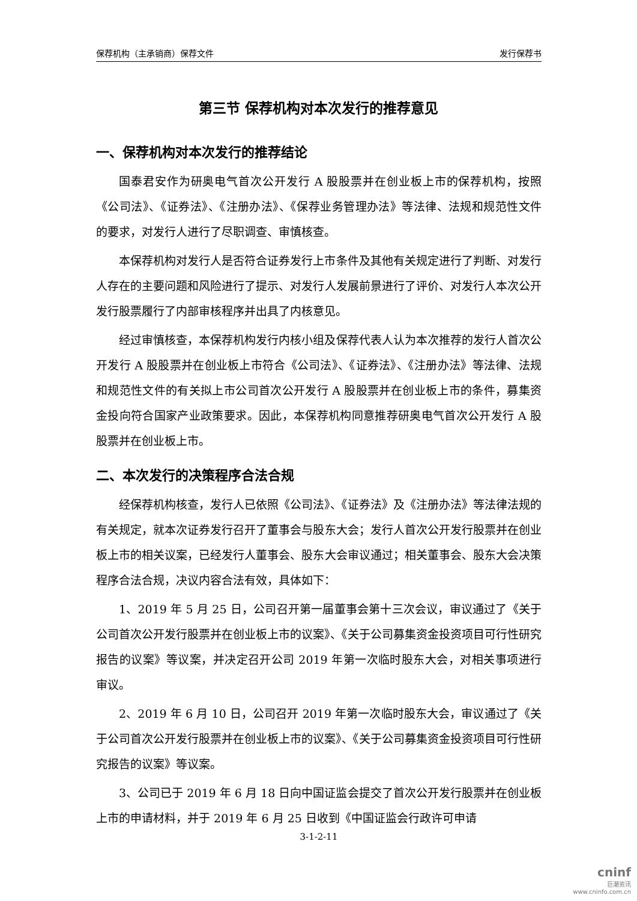保荐机构（主承销商）保荐文件 发行保荐书
第三节 保荐机构对本次发行的推荐意见
一、保荐机构对本次发行的推荐结论
国泰君安作为研奥电气首次公开发行 A 股股票并在创业板上市的保荐机构，按照《公司法》、《证券法》、《注册办法》、《保荐业务管理办法》等法律、法规和规范性文件的要求，对发行人进行了尽职调查、审慎核查。
本保荐机构对发行人是否符合证券发行上市条件及其他有关规定进行了判断、对发行人存在的主要问题和风险进行了提示、对发行人发展前景进行了评价、对发行人本次公开发行股票履行了内部审核程序并出具了内核意见。
经过审慎核查，本保荐机构发行内核小组及保荐代表人认为本次推荐的发行人首次公开发行 A 股股票并在创业板上市符合《公司法》、《证券法》、《注册办法》等法律、法规和规范性文件的有关拟上市公司首次公开发行 A 股股票并在创业板上市的条件，募集资金投向符合国家产业政策要求。因此，本保荐机构同意推荐研奥电气首次公开发行 A 股股票并在创业板上市。
二、本次发行的决策程序合法合规
经保荐机构核查，发行人已依照《公司法》、《证券法》及《注册办法》等法律法规的有关规定，就本次证券发行召开了董事会与股东大会；发行人首次公开发行股票并在创业板上市的相关议案，已经发行人董事会、股东大会审议通过；相关董事会、股东大会决策程序合法合规，决议内容合法有效，具体如下：
1、2019 年 5 月 25 日，公司召开第一届董事会第十三次会议，审议通过了《关于公司首次公开发行股票并在创业板上市的议案》、《关于公司募集资金投资项目可行性研究报告的议案》等议案，并决定召开公司 2019 年第一次临时股东大会，对相关事项进行审议。
2、2019 年 6 月 10 日，公司召开 2019 年第一次临时股东大会，审议通过了《关于公司首次公开发行股票并在创业板上市的议案》、《关于公司募集资金投资项目可行性研究报告的议案》等议案。
3、公司已于 2019 年 6 月 18 日向中国证监会提交了首次公开发行股票并在创业板上市的申请材料，并于 2019 年 6 月 25 日收到《中国证监会行政许可申请
3-1-2-11
cninf
巨潮资讯
www.cninfo.com.cn